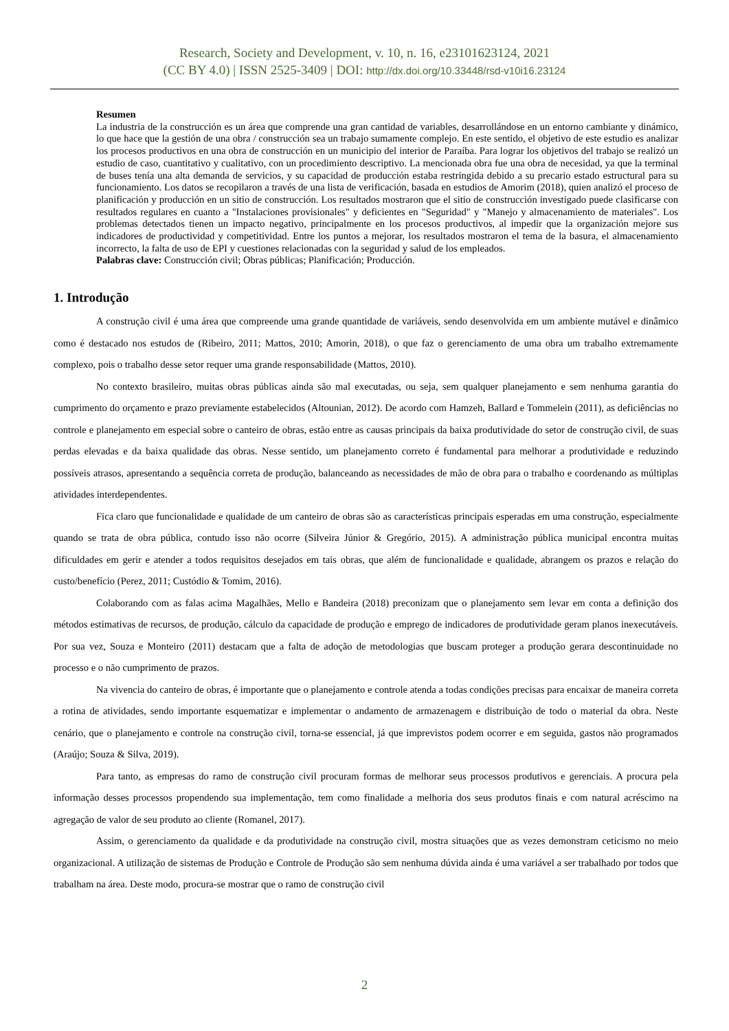Research, Society and Development, v. 10, n. 16, e23101623124, 2021
(CC BY 4.0) | ISSN 2525-3409 | DOI: http://dx.doi.org/10.33448/rsd-v10i16.23124
Resumen
La industria de la construcción es un área que comprende una gran cantidad de variables, desarrollándose en un entorno cambiante y dinámico, lo que hace que la gestión de una obra / construcción sea un trabajo sumamente complejo. En este sentido, el objetivo de este estudio es analizar los procesos productivos en una obra de construcción en un municipio del interior de Paraíba. Para lograr los objetivos del trabajo se realizó un estudio de caso, cuantitativo y cualitativo, con un procedimiento descriptivo. La mencionada obra fue una obra de necesidad, ya que la terminal de buses tenía una alta demanda de servicios, y su capacidad de producción estaba restringida debido a su precario estado estructural para su funcionamiento. Los datos se recopilaron a través de una lista de verificación, basada en estudios de Amorim (2018), quien analizó el proceso de planificación y producción en un sitio de construcción. Los resultados mostraron que el sitio de construcción investigado puede clasificarse con resultados regulares en cuanto a "Instalaciones provisionales" y deficientes en "Seguridad" y "Manejo y almacenamiento de materiales". Los problemas detectados tienen un impacto negativo, principalmente en los procesos productivos, al impedir que la organización mejore sus indicadores de productividad y competitividad. Entre los puntos a mejorar, los resultados mostraron el tema de la basura, el almacenamiento incorrecto, la falta de uso de EPI y cuestiones relacionadas con la seguridad y salud de los empleados.
Palabras clave: Construcción civil; Obras públicas; Planificación; Producción.
1. Introdução
A construção civil é uma área que compreende uma grande quantidade de variáveis, sendo desenvolvida em um ambiente mutável e dinâmico como é destacado nos estudos de (Ribeiro, 2011; Mattos, 2010; Amorin, 2018), o que faz o gerenciamento de uma obra um trabalho extremamente complexo, pois o trabalho desse setor requer uma grande responsabilidade (Mattos, 2010).
No contexto brasileiro, muitas obras públicas ainda são mal executadas, ou seja, sem qualquer planejamento e sem nenhuma garantia do cumprimento do orçamento e prazo previamente estabelecidos (Altounian, 2012). De acordo com Hamzeh, Ballard e Tommelein (2011), as deficiências no controle e planejamento em especial sobre o canteiro de obras, estão entre as causas principais da baixa produtividade do setor de construção civil, de suas perdas elevadas e da baixa qualidade das obras. Nesse sentido, um planejamento correto é fundamental para melhorar a produtividade e reduzindo possíveis atrasos, apresentando a sequência correta de produção, balanceando as necessidades de mão de obra para o trabalho e coordenando as múltiplas atividades interdependentes.
Fica claro que funcionalidade e qualidade de um canteiro de obras são as características principais esperadas em uma construção, especialmente quando se trata de obra pública, contudo isso não ocorre (Silveira Júnior & Gregório, 2015). A administração pública municipal encontra muitas dificuldades em gerir e atender a todos requisitos desejados em tais obras, que além de funcionalidade e qualidade, abrangem os prazos e relação do custo/benefício (Perez, 2011; Custódio & Tomim, 2016).
Colaborando com as falas acima Magalhães, Mello e Bandeira (2018) preconizam que o planejamento sem levar em conta a definição dos métodos estimativas de recursos, de produção, cálculo da capacidade de produção e emprego de indicadores de produtividade geram planos inexecutáveis. Por sua vez, Souza e Monteiro (2011) destacam que a falta de adoção de metodologias que buscam proteger a produção gerara descontinuidade no processo e o não cumprimento de prazos.
Na vivencia do canteiro de obras, é importante que o planejamento e controle atenda a todas condições precisas para encaixar de maneira correta a rotina de atividades, sendo importante esquematizar e implementar o andamento de armazenagem e distribuição de todo o material da obra. Neste cenário, que o planejamento e controle na construção civil, torna-se essencial, já que imprevistos podem ocorrer e em seguida, gastos não programados (Araújo; Souza & Silva, 2019).
Para tanto, as empresas do ramo de construção civil procuram formas de melhorar seus processos produtivos e gerenciais. A procura pela informação desses processos propendendo sua implementação, tem como finalidade a melhoria dos seus produtos finais e com natural acréscimo na agregação de valor de seu produto ao cliente (Romanel, 2017).
Assim, o gerenciamento da qualidade e da produtividade na construção civil, mostra situações que as vezes demonstram ceticismo no meio organizacional. A utilização de sistemas de Produção e Controle de Produção são sem nenhuma dúvida ainda é uma variável a ser trabalhado por todos que trabalham na área. Deste modo, procura-se mostrar que o ramo de construção civil
2